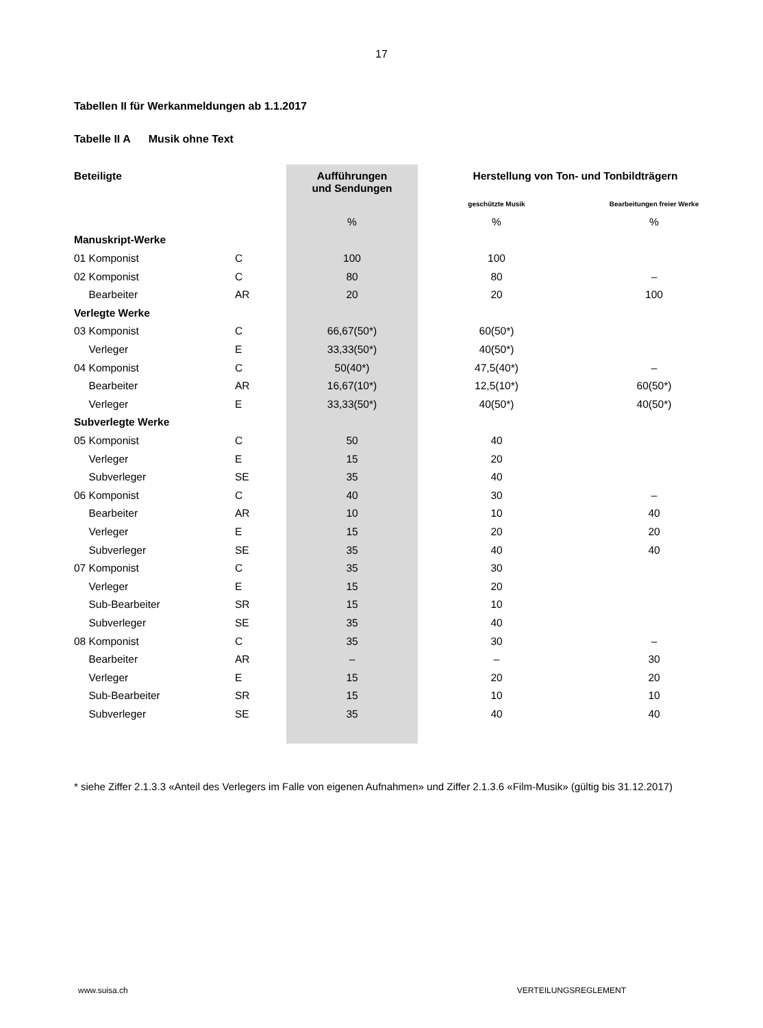17
Tabellen II für Werkanmeldungen ab 1.1.2017
Tabelle II A Musik ohne Text
| Beteiligte | | Aufführungen und Sendungen | Herstellung von Ton- und Tonbildträgern | |
| --- | --- | --- | --- | --- |
| | | | geschützte Musik | Bearbeitungen freier Werke |
| | | % | % | % |
| Manuskript-Werke | | | | |
| 01 Komponist | C | 100 | 100 | |
| 02 Komponist | C | 80 | 80 | – |
| Bearbeiter | AR | 20 | 20 | 100 |
| Verlegte Werke | | | | |
| 03 Komponist | C | 66,67(50*) | 60(50*) | |
| Verleger | E | 33,33(50*) | 40(50*) | |
| 04 Komponist | C | 50(40*) | 47,5(40*) | – |
| Bearbeiter | AR | 16,67(10*) | 12,5(10*) | 60(50*) |
| Verleger | E | 33,33(50*) | 40(50*) | 40(50*) |
| Subverlegte Werke | | | | |
| 05 Komponist | C | 50 | 40 | |
| Verleger | E | 15 | 20 | |
| Subverleger | SE | 35 | 40 | |
| 06 Komponist | C | 40 | 30 | – |
| Bearbeiter | AR | 10 | 10 | 40 |
| Verleger | E | 15 | 20 | 20 |
| Subverleger | SE | 35 | 40 | 40 |
| 07 Komponist | C | 35 | 30 | |
| Verleger | E | 15 | 20 | |
| Sub-Bearbeiter | SR | 15 | 10 | |
| Subverleger | SE | 35 | 40 | |
| 08 Komponist | C | 35 | 30 | – |
| Bearbeiter | AR | – | – | 30 |
| Verleger | E | 15 | 20 | 20 |
| Sub-Bearbeiter | SR | 15 | 10 | 10 |
| Subverleger | SE | 35 | 40 | 40 |
* siehe Ziffer 2.1.3.3 «Anteil des Verlegers im Falle von eigenen Aufnahmen» und Ziffer 2.1.3.6 «Film-Musik» (gültig bis 31.12.2017)
www.suisa.ch VERTEILUNGSREGLEMENT